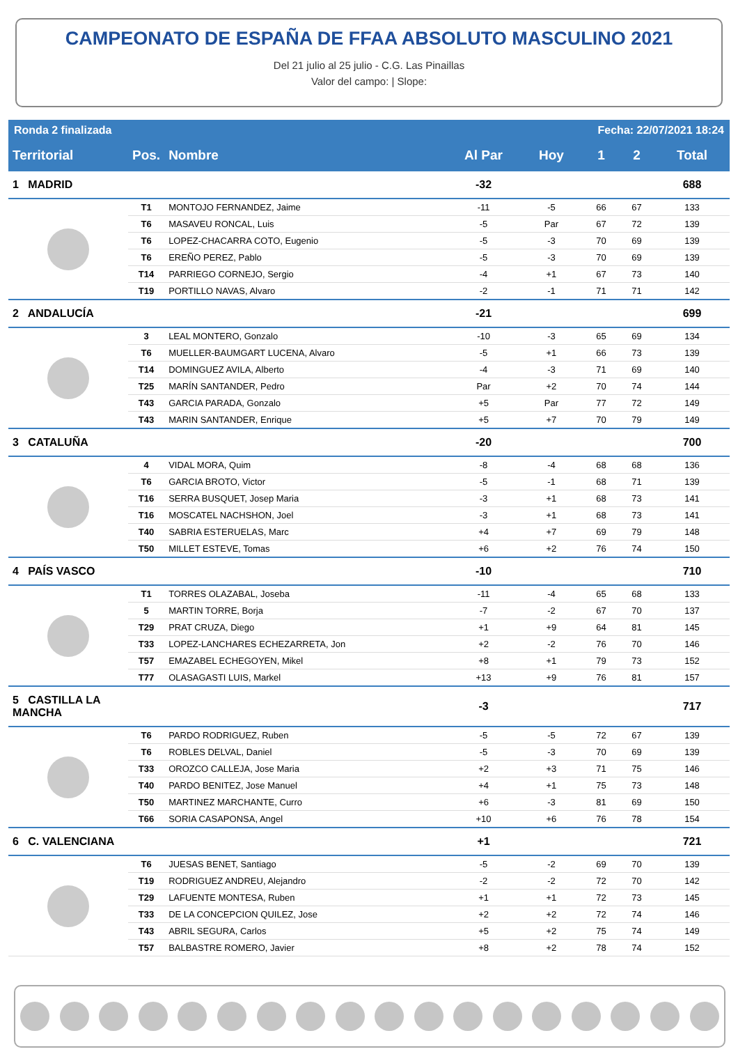CAMPEONATO DE ESPAÑA DE FFAA ABSOLUTO MASCULINO 2021
Del 21 julio al 25 julio - C.G. Las Pinaillas
Valor del campo: | Slope:
| Ronda 2 finalizada | | | | Fecha: 22/07/2021 18:24 | | | |
| Territorial | Pos. | Nombre | Al Par | Hoy | 1 | 2 | Total |
| 1 MADRID | | | -32 | | | | 688 |
| | T1 | MONTOJO FERNANDEZ, Jaime | -11 | -5 | 66 | 67 | 133 |
| | T6 | MASAVEU RONCAL, Luis | -5 | Par | 67 | 72 | 139 |
| | T6 | LOPEZ-CHACARRA COTO, Eugenio | -5 | -3 | 70 | 69 | 139 |
| | T6 | EREÑO PEREZ, Pablo | -5 | -3 | 70 | 69 | 139 |
| | T14 | PARRIEGO CORNEJO, Sergio | -4 | +1 | 67 | 73 | 140 |
| | T19 | PORTILLO NAVAS, Alvaro | -2 | -1 | 71 | 71 | 142 |
| 2 ANDALUCÍA | | | -21 | | | | 699 |
| | 3 | LEAL MONTERO, Gonzalo | -10 | -3 | 65 | 69 | 134 |
| | T6 | MUELLER-BAUMGART LUCENA, Alvaro | -5 | +1 | 66 | 73 | 139 |
| | T14 | DOMINGUEZ AVILA, Alberto | -4 | -3 | 71 | 69 | 140 |
| | T25 | MARÍN SANTANDER, Pedro | Par | +2 | 70 | 74 | 144 |
| | T43 | GARCIA PARADA, Gonzalo | +5 | Par | 77 | 72 | 149 |
| | T43 | MARIN SANTANDER, Enrique | +5 | +7 | 70 | 79 | 149 |
| 3 CATALUÑA | | | -20 | | | | 700 |
| | 4 | VIDAL MORA, Quim | -8 | -4 | 68 | 68 | 136 |
| | T6 | GARCIA BROTO, Victor | -5 | -1 | 68 | 71 | 139 |
| | T16 | SERRA BUSQUET, Josep Maria | -3 | +1 | 68 | 73 | 141 |
| | T16 | MOSCATEL NACHSHON, Joel | -3 | +1 | 68 | 73 | 141 |
| | T40 | SABRIA ESTERUELAS, Marc | +4 | +7 | 69 | 79 | 148 |
| | T50 | MILLET ESTEVE, Tomas | +6 | +2 | 76 | 74 | 150 |
| 4 PAÍS VASCO | | | -10 | | | | 710 |
| | T1 | TORRES OLAZABAL, Joseba | -11 | -4 | 65 | 68 | 133 |
| | 5 | MARTIN TORRE, Borja | -7 | -2 | 67 | 70 | 137 |
| | T29 | PRAT CRUZA, Diego | +1 | +9 | 64 | 81 | 145 |
| | T33 | LOPEZ-LANCHARES ECHEZARRETA, Jon | +2 | -2 | 76 | 70 | 146 |
| | T57 | EMAZABEL ECHEGOYEN, Mikel | +8 | +1 | 79 | 73 | 152 |
| | T77 | OLASAGASTI LUIS, Markel | +13 | +9 | 76 | 81 | 157 |
| 5 CASTILLA LA MANCHA | | | -3 | | | | 717 |
| | T6 | PARDO RODRIGUEZ, Ruben | -5 | -5 | 72 | 67 | 139 |
| | T6 | ROBLES DELVAL, Daniel | -5 | -3 | 70 | 69 | 139 |
| | T33 | OROZCO CALLEJA, Jose Maria | +2 | +3 | 71 | 75 | 146 |
| | T40 | PARDO BENITEZ, Jose Manuel | +4 | +1 | 75 | 73 | 148 |
| | T50 | MARTINEZ MARCHANTE, Curro | +6 | -3 | 81 | 69 | 150 |
| | T66 | SORIA CASAPONSA, Angel | +10 | +6 | 76 | 78 | 154 |
| 6 C. VALENCIANA | | | +1 | | | | 721 |
| | T6 | JUESAS BENET, Santiago | -5 | -2 | 69 | 70 | 139 |
| | T19 | RODRIGUEZ ANDREU, Alejandro | -2 | -2 | 72 | 70 | 142 |
| | T29 | LAFUENTE MONTESA, Ruben | +1 | +1 | 72 | 73 | 145 |
| | T33 | DE LA CONCEPCION QUILEZ, Jose | +2 | +2 | 72 | 74 | 146 |
| | T43 | ABRIL SEGURA, Carlos | +5 | +2 | 75 | 74 | 149 |
| | T57 | BALBASTRE ROMERO, Javier | +8 | +2 | 78 | 74 | 152 |